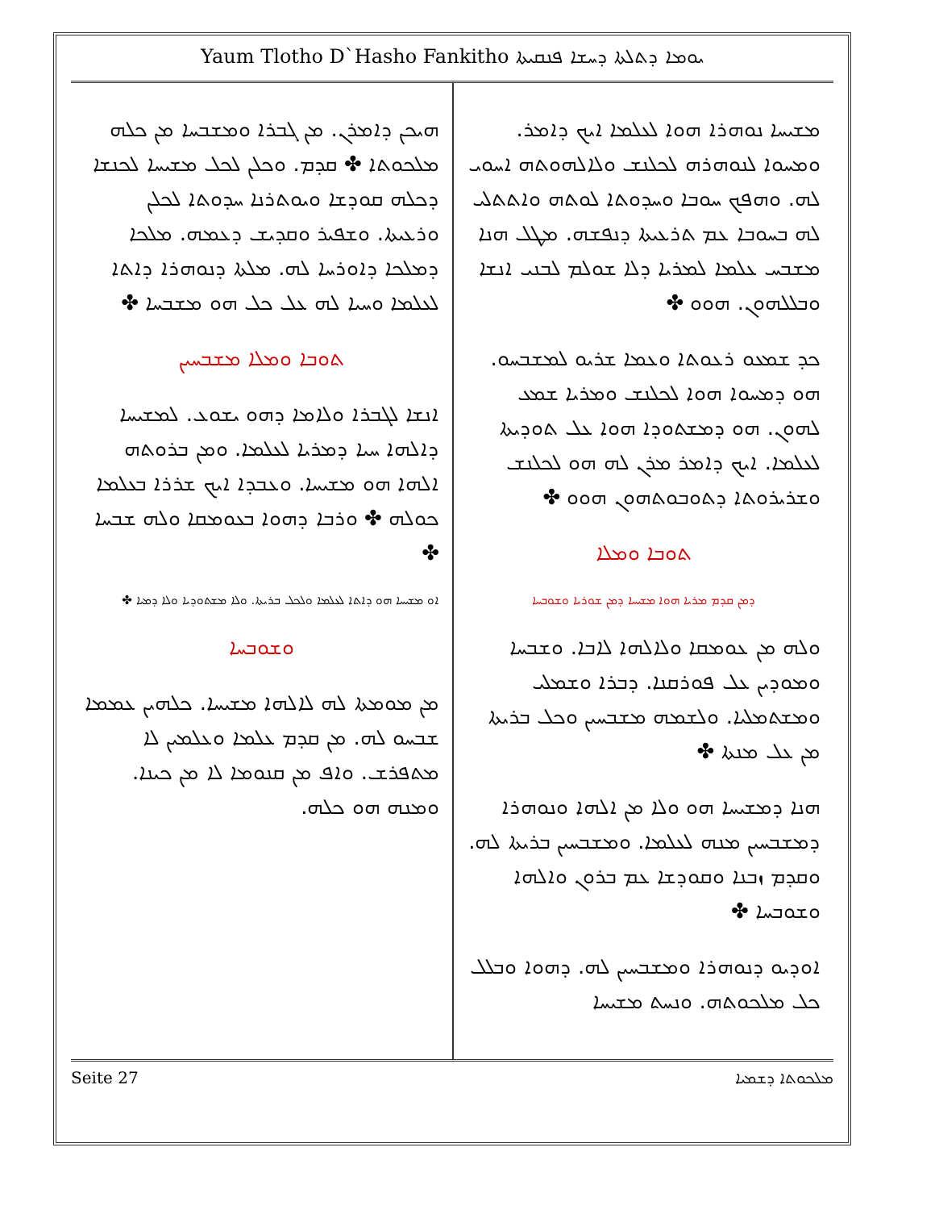Yaum Tlotho D`Hasho Fankitho ܝܘܡܐ ܕܬܠܬܐ ܕܚܫܐ ܦܢܩܝܬܐ
ܡܫܝܚܐ ܢܘܗܪܐ ܗܘܐ ܠܥܠܡܐ ܐܝܟ ܕܐܡܪ. ܘܡܚܘܐ ܠܢܘܗܪܗ ܠܟܠܢܫ ܘܠܐܠܗܘܬܗ ܐܚܘܝ ܠܗ. ܘܗܦܟ ܚܘܒܐ ܘܚܕܘܬܐ ܠܘܬܗ ܘܐܬܬܠܝ ܠܗ ܒܚܘܒܐ ܥܡ ܬܪܥܝܬܐ ܕܢܦܫܗ. ܡܛܠ ܗܢܐ ܡܫܒܚ ܥܠܡܐ ܠܡܪܝܐ ܕܠܐ ܫܘܠܡ ܠܒܢܝ ܐܢܫܐ ܘܒܠܠܗܘܢ. ܗܘܘ ✤
ܟܕ ܫܡܥܘ ܪܥܘܬܐ ܘܥܡܐ ܫܪܝܘ ܠܡܫܒܚܘ. ܗܘ ܕܡܚܘܐ ܗܘܐ ܠܟܠܢܫ ܘܡܪܝܐ ܫܡܥ ܠܗܘܢ. ܗܘ ܕܡܫܬܘܕܐ ܗܘܐ ܥܠ ܬܘܕܝܬܐ ܠܥܠܡܐ. ܐܝܟ ܕܐܡܪ ܡܪܢ ܠܗ ܗܘ ܠܟܠܢܫ ܘܫܪܝܪܘܬܐ ܕܬܘܒܘܬܗܘܢ ܗܘܘ ✤
ܬܘܒܐ ܘܡܠܐ
ܕܡܢ ܩܕܡ ܡܪܝܐ ܗܘܐ ܡܫܝܚܐ ܕܡܢ ܫܘܪܝܐ ܘܫܘܒܚܐ
ܘܠܗ ܡܢ ܥܘܡܩܐ ܘܠܐܠܗܐ ܠܐܒܐ. ܘܫܒܚܐ ܘܡܘܕܝܢ ܥܠ ܦܘܪܩܢܐ. ܕܒܪܐ ܘܫܡܠܝ ܘܡܫܬܡܠܝܐ. ܘܠܫܡܗ ܡܫܒܚܝܢ ܘܟܠ ܒܪܝܬܐ ܡܢ ܥܠ ܡܢܬܐ ✤
ܗܢܐ ܕܡܫܝܚܐ ܗܘ ܘܠܐ ܡܢ ܐܠܗܐ ܘܢܘܗܪܐ ܕܡܫܒܚܝܢ ܡܢܗ ܠܥܠܡܐ. ܘܡܫܒܚܝܢ ܒܪܝܬܐ ܠܗ. ܘܩܕܡ ܙܒܢܐ ܘܩܘܕܫܐ ܥܡ ܒܪܘܢ ܘܐܠܗܐ ܘܫܘܒܚܐ ✤
ܐܘܕܝܘ ܕܢܘܗܪܐ ܘܡܫܒܚܝܢ ܠܗ. ܕܗܘܐ ܘܒܠܠ ܟܠ ܡܠܟܘܬܗ. ܘܢܚܬ ܡܫܝܚܐ
ܗܝܟܢ ܕܐܡܪܢ. ܡܢ ܓܒܪܐ ܘܡܫܒܚܐ ܡܢ ܟܠܗ ܡܠܟܘܬܐ ✤ ܩܕܡ. ܘܟܠܢ ܠܟܠ ܡܫܝܚܐ ܠܟܢܫܐ ܕܟܠܗ ܩܘܕܫܐ ܘܝܘܬܪܢܐ ܚܕܘܬܐ ܠܟܠܢ ܘܪܥܝܬܐ. ܘܫܦܝܪ ܘܩܕܝܫ ܕܥܡܗ. ܡܠܟܐ ܕܡܠܟܐ ܕܐܘܪܚܐ ܠܗ. ܡܠܬܐ ܕܢܘܗܪܐ ܕܐܬܐ ܠܥܠܡܐ ܘܚܝܐ ܠܗ ܥܠ ܟܠ ܗܘ ܡܫܒܚܐ ✤
ܬܘܒܐ ܘܡܠܐ ܡܫܒܚܝܢ
ܐܢܫܐ ܠܓܒܪܐ ܘܠܐܡܐ ܕܗܘ ܝܫܘܥ. ܠܡܫܝܚܐ ܕܐܠܗܐ ܚܝܐ ܕܡܪܝܐ ܠܥܠܡܐ. ܘܡܢ ܒܪܘܬܗ ܐܠܗܐ ܗܘ ܡܫܝܚܐ. ܘܥܒܕܐ ܐܝܟ ܫܪܪܐ ܒܥܠܡܐ ܟܘܠܗ ✤ ܘܪܒܐ ܕܗܘܐ ܒܥܘܡܩܐ ܘܠܗ ܫܒܚܐ ✤
ܐܘ ܡܫܝܚܐ ܗܘ ܕܐܬܐ ܠܥܠܡܐ ܘܠܟܠ ܒܪܝܬܐ. ܘܠܐ ܡܫܬܘܕܝܐ ܘܠܐ ܕܡܝܐ ✤
ܘܫܘܒܚܐ
ܡܢ ܡܘܡܬܐ ܠܗ ܠܐܠܗܐ ܡܫܝܚܐ. ܟܠܗܝܢ ܥܡܡܐ ܫܒܚܘ ܠܗ. ܡܢ ܩܕܡ ܥܠܡܐ ܘܥܠܡܝܢ ܠܐ ܡܬܦܪܫ. ܘܐܦ ܡܢ ܩܢܘܡܐ ܠܐ ܡܢ ܟܝܢܐ. ܘܡܢܗ ܗܘ ܟܠܗ.
Seite 27 ܡܠܟܘܬܐ ܕܫܡܝܐ